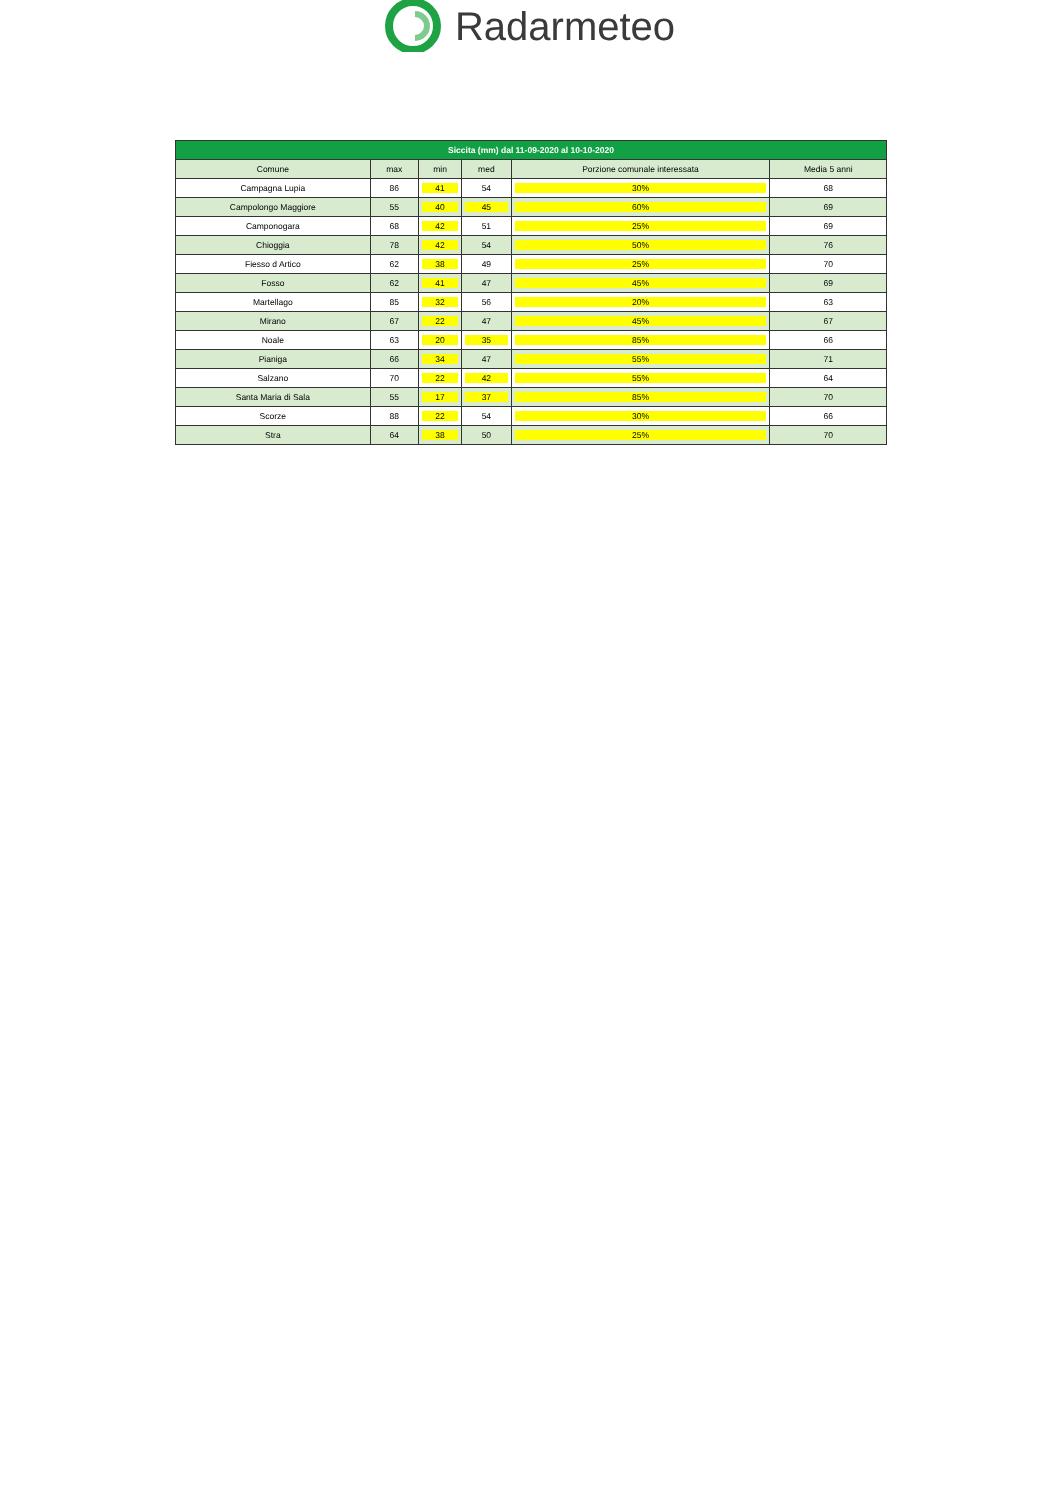Radarmeteo
| Siccita (mm) dal 11-09-2020 al 10-10-2020 | | | | | |
| --- | --- | --- | --- | --- | --- |
| Comune | max | min | med | Porzione comunale interessata | Media 5 anni |
| Campagna Lupia | 86 | 41 | 54 | 30% | 68 |
| Campolongo Maggiore | 55 | 40 | 45 | 60% | 69 |
| Camponogara | 68 | 42 | 51 | 25% | 69 |
| Chioggia | 78 | 42 | 54 | 50% | 76 |
| Fiesso d Artico | 62 | 38 | 49 | 25% | 70 |
| Fosso | 62 | 41 | 47 | 45% | 69 |
| Martellago | 85 | 32 | 56 | 20% | 63 |
| Mirano | 67 | 22 | 47 | 45% | 67 |
| Noale | 63 | 20 | 35 | 85% | 66 |
| Pianiga | 66 | 34 | 47 | 55% | 71 |
| Salzano | 70 | 22 | 42 | 55% | 64 |
| Santa Maria di Sala | 55 | 17 | 37 | 85% | 70 |
| Scorze | 88 | 22 | 54 | 30% | 66 |
| Stra | 64 | 38 | 50 | 25% | 70 |